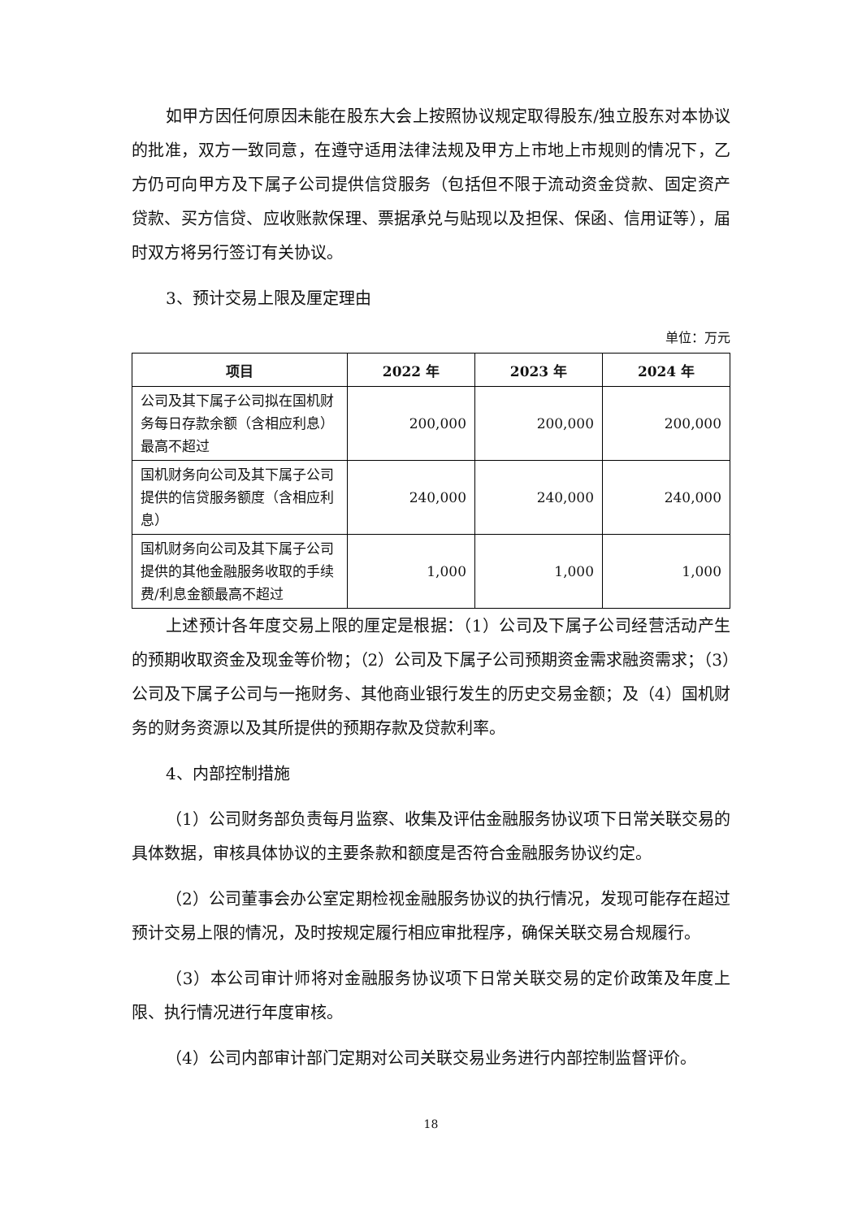如甲方因任何原因未能在股东大会上按照协议规定取得股东/独立股东对本协议的批准，双方一致同意，在遵守适用法律法规及甲方上市地上市规则的情况下，乙方仍可向甲方及下属子公司提供信贷服务（包括但不限于流动资金贷款、固定资产贷款、买方信贷、应收账款保理、票据承兑与贴现以及担保、保函、信用证等），届时双方将另行签订有关协议。
3、预计交易上限及厘定理由
单位：万元
| 项目 | 2022 年 | 2023 年 | 2024 年 |
| --- | --- | --- | --- |
| 公司及其下属子公司拟在国机财务每日存款余额（含相应利息）最高不超过 | 200,000 | 200,000 | 200,000 |
| 国机财务向公司及其下属子公司提供的信贷服务额度（含相应利息） | 240,000 | 240,000 | 240,000 |
| 国机财务向公司及其下属子公司提供的其他金融服务收取的手续费/利息金额最高不超过 | 1,000 | 1,000 | 1,000 |
上述预计各年度交易上限的厘定是根据：（1）公司及下属子公司经营活动产生的预期收取资金及现金等价物；（2）公司及下属子公司预期资金需求融资需求；（3）公司及下属子公司与一拖财务、其他商业银行发生的历史交易金额；及（4）国机财务的财务资源以及其所提供的预期存款及贷款利率。
4、内部控制措施
（1）公司财务部负责每月监察、收集及评估金融服务协议项下日常关联交易的具体数据，审核具体协议的主要条款和额度是否符合金融服务协议约定。
（2）公司董事会办公室定期检视金融服务协议的执行情况，发现可能存在超过预计交易上限的情况，及时按规定履行相应审批程序，确保关联交易合规履行。
（3）本公司审计师将对金融服务协议项下日常关联交易的定价政策及年度上限、执行情况进行年度审核。
（4）公司内部审计部门定期对公司关联交易业务进行内部控制监督评价。
18